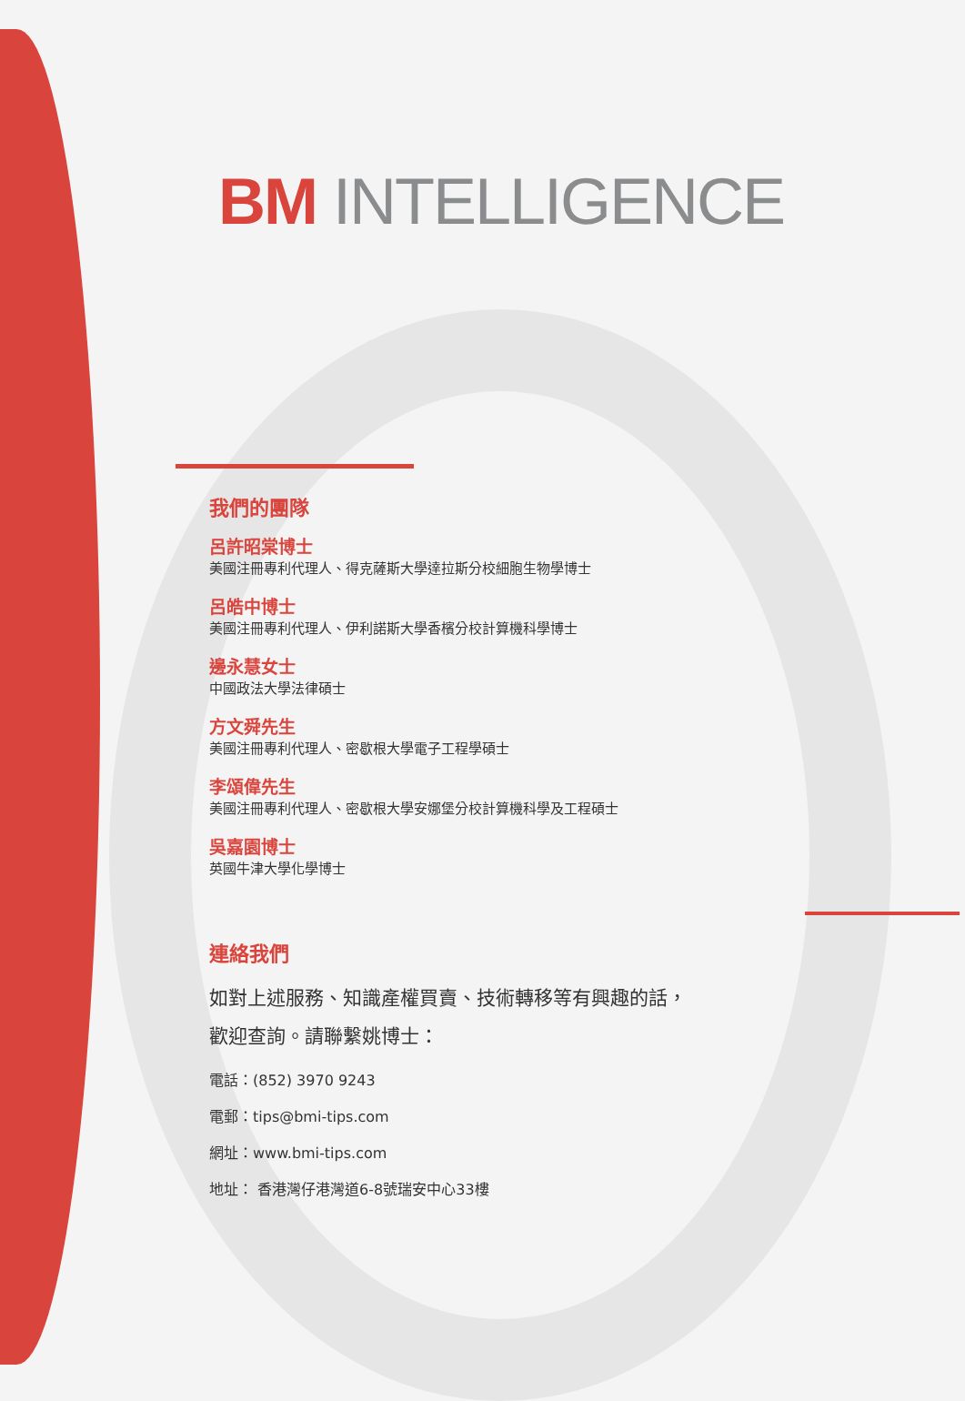BM INTELLIGENCE
我們的團隊
呂許昭棠博士
美國注冊專利代理人、得克薩斯大學達拉斯分校細胞生物學博士
呂皓中博士
美國注冊專利代理人、伊利諾斯大學香檳分校計算機科學博士
邊永慧女士
中國政法大學法律碩士
方文舜先生
美國注冊專利代理人、密歇根大學電子工程學碩士
李頌偉先生
美國注冊專利代理人、密歇根大學安娜堡分校計算機科學及工程碩士
吳嘉園博士
英國牛津大學化學博士
連絡我們
如對上述服務、知識產權買賣、技術轉移等有興趣的話，
歡迎查詢。請聯繫姚博士：
電話：(852) 3970 9243
電郵：tips@bmi-tips.com
網址：www.bmi-tips.com
地址： 香港灣仔港灣道6-8號瑞安中心33樓